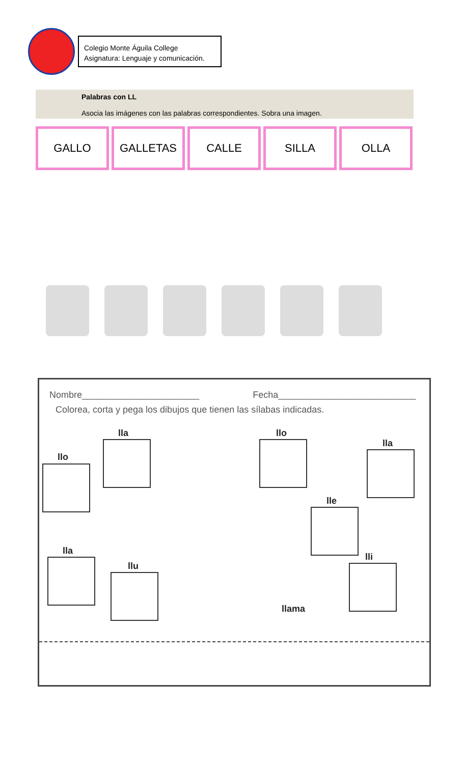Colegio Monte Águila College
Asignatura: Lenguaje y comunicación.
Palabras con LL
Asocia las imágenes con las palabras correspondientes. Sobra una imagen.
GALLO GALLETAS CALLE SILLA OLLA
Nombre_______________________ Fecha___________________________
Colorea, corta y pega los dibujos que tienen las sílabas indicadas.
llo
lla llo
lla
lle
lla
llu
lli
llama